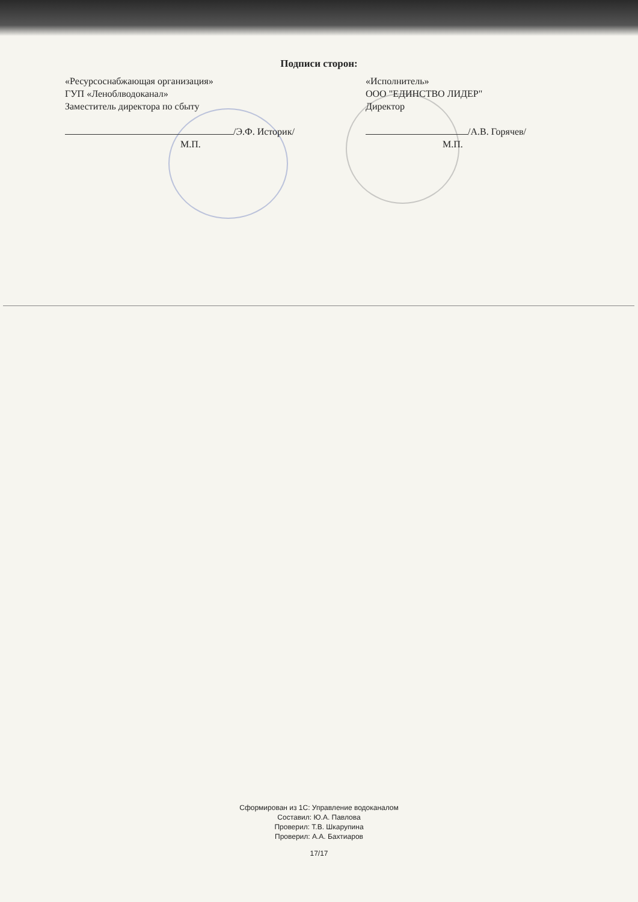Подписи сторон:
«Ресурсоснабжающая организация»
ГУП «Леноблводоканал»
Заместитель директора по сбыту
/Э.Ф. Историк/
М.П.
«Исполнитель»
ООО "ЕДИНСТВО ЛИДЕР"
Директор
/А.В. Горячев/
М.П.
Сформирован из 1С: Управление водоканалом
Составил: Ю.А. Павлова
Проверил: Т.В. Шкарупина
Проверил: А.А. Бахтиаров
17/17